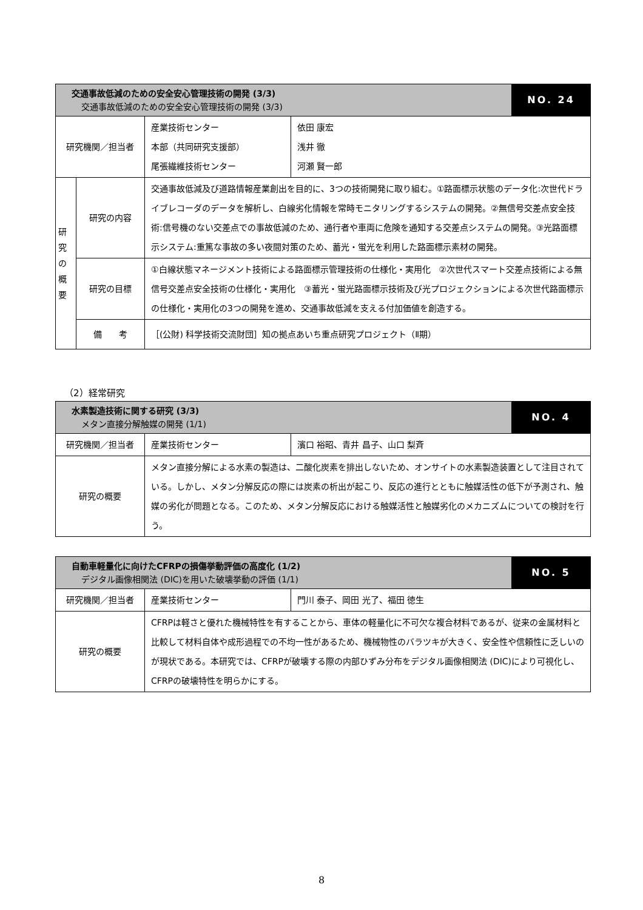| 交通事故低減のための安全安心管理技術の開発 (3/3) 交通事故低減のための安全安心管理技術の開発 (3/3) | | | | NO. 24 |
| 研究機関／担当者 | | 産業技術センター 本部（共同研究支援部） 尾張繊維技術センター | 依田 康宏 浅井 徹 河瀬 賢一郎 | |
| 研 究 の 概 要 | 研究の内容 | 交通事故低減及び道路情報産業創出を目的に、3つの技術開発に取り組む。①路面標示状態のデータ化:次世代ドライブレコーダのデータを解析し、白線劣化情報を常時モニタリングするシステムの開発。②無信号交差点安全技術:信号機のない交差点での事故低減のため、通行者や車両に危険を通知する交差点システムの開発。③光路面標示システム:重篤な事故の多い夜間対策のため、蓄光・蛍光を利用した路面標示素材の開発。 | | |
| | 研究の目標 | ①白線状態マネージメント技術による路面標示管理技術の仕様化・実用化 ②次世代スマート交差点技術による無信号交差点安全技術の仕様化・実用化 ③蓄光・蛍光路面標示技術及び光プロジェクションによる次世代路面標示の仕様化・実用化の3つの開発を進め、交通事故低減を支える付加価値を創造する。 | | |
| | 備 考 | ［(公財) 科学技術交流財団］知の拠点あいち重点研究プロジェクト（Ⅱ期） | | |
（2）経常研究
| 水素製造技術に関する研究 (3/3) メタン直接分解触媒の開発 (1/1) | | | NO. 4 |
| 研究機関／担当者 | 産業技術センター | 濱口 裕昭、青井 昌子、山口 梨斉 | |
| 研究の概要 | メタン直接分解による水素の製造は、二酸化炭素を排出しないため、オンサイトの水素製造装置として注目されている。しかし、メタン分解反応の際には炭素の析出が起こり、反応の進行とともに触媒活性の低下が予測され、触媒の劣化が問題となる。このため、メタン分解反応における触媒活性と触媒劣化のメカニズムについての検討を行う。 | | |
| 自動車軽量化に向けたCFRPの損傷挙動評価の高度化 (1/2) デジタル画像相関法 (DIC)を用いた破壊挙動の評価 (1/1) | | | NO. 5 |
| 研究機関／担当者 | 産業技術センター | 門川 泰子、岡田 光了、福田 徳生 | |
| 研究の概要 | CFRPは軽さと優れた機械特性を有することから、車体の軽量化に不可欠な複合材料であるが、従来の金属材料と比較して材料自体や成形過程での不均一性があるため、機械物性のバラツキが大きく、安全性や信頼性に乏しいのが現状である。本研究では、CFRPが破壊する際の内部ひずみ分布をデジタル画像相関法 (DIC)により可視化し、CFRPの破壊特性を明らかにする。 | | |
8